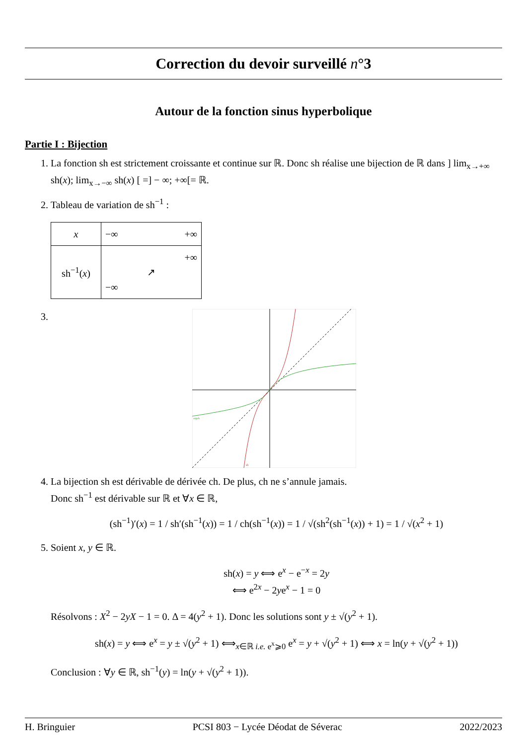Correction du devoir surveillé n°3
Autour de la fonction sinus hyperbolique
Partie I : Bijection
1. La fonction sh est strictement croissante et continue sur ℝ. Donc sh réalise une bijection de ℝ dans ] lim<sub>x→+∞</sub> sh(x); lim<sub>x→−∞</sub> sh(x) [ =] − ∞; +∞[= ℝ.
2. Tableau de variation de sh<sup>−1</sup> :
| x | −∞ +∞ |
| sh<sup>−1</sup>( x ) | +∞ ↗ −∞ |
3.
argsh
sh
4. La bijection sh est dérivable de dérivée ch. De plus, ch ne s’annule jamais.
Donc sh<sup>−1</sup> est dérivable sur ℝ et ∀x ∈ ℝ,
(sh<sup>−1</sup>)′(x) = 1 / sh′(sh<sup>−1</sup>(x)) = 1 / ch(sh<sup>−1</sup>(x)) = 1 / √(sh<sup>2</sup>(sh<sup>−1</sup>(x)) + 1) = 1 / √(x<sup>2</sup> + 1)
5. Soient x, y ∈ ℝ.
sh(x) = y ⟺ e<sup>x</sup> − e<sup>−x</sup> = 2y
⟺ e<sup>2x</sup> − 2ye<sup>x</sup> − 1 = 0
Résolvons : X<sup>2</sup> − 2yX − 1 = 0. Δ = 4(y<sup>2</sup> + 1). Donc les solutions sont y ± √(y<sup>2</sup> + 1).
sh(x) = y ⟺ e<sup>x</sup> = y ± √(y<sup>2</sup> + 1) ⟺<sub>x∈ℝ i.e. e<sup>x</sup>⩾0</sub> e<sup>x</sup> = y + √(y<sup>2</sup> + 1) ⟺ x = ln(y + √(y<sup>2</sup> + 1))
Conclusion : ∀y ∈ ℝ, sh<sup>−1</sup>(y) = ln(y + √(y<sup>2</sup> + 1)).
H. Bringuier PCSI 803 − Lycée Déodat de Séverac 2022/2023